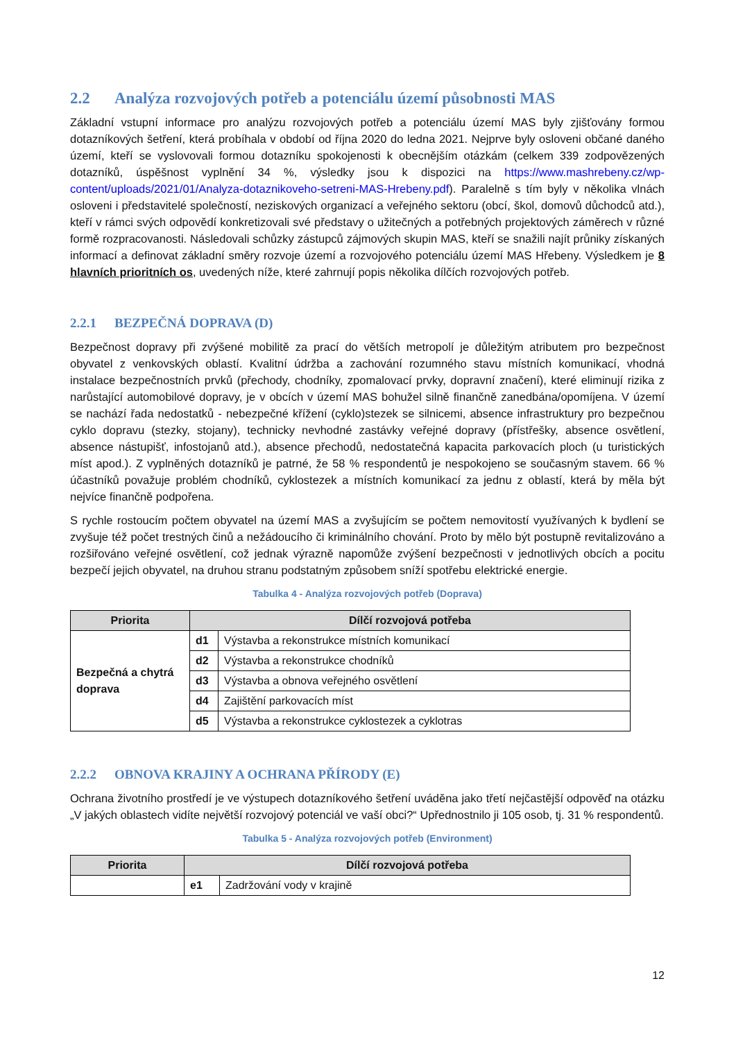2.2 Analýza rozvojových potřeb a potenciálu území působnosti MAS
Základní vstupní informace pro analýzu rozvojových potřeb a potenciálu území MAS byly zjišťovány formou dotazníkových šetření, která probíhala v období od října 2020 do ledna 2021. Nejprve byly osloveni občané daného území, kteří se vyslovovali formou dotazníku spokojenosti k obecnějším otázkám (celkem 339 zodpovězených dotazníků, úspěšnost vyplnění 34 %, výsledky jsou k dispozici na https://www.mashrebeny.cz/wp-content/uploads/2021/01/Analyza-dotaznikoveho-setreni-MAS-Hrebeny.pdf). Paralelně s tím byly v několika vlnách osloveni i představitelé společností, neziskových organizací a veřejného sektoru (obcí, škol, domovů důchodců atd.), kteří v rámci svých odpovědí konkretizovali své představy o užitečných a potřebných projektových záměrech v různé formě rozpracovanosti. Následovali schůzky zástupců zájmových skupin MAS, kteří se snažili najít průniky získaných informací a definovat základní směry rozvoje území a rozvojového potenciálu území MAS Hřebeny. Výsledkem je 8 hlavních prioritních os, uvedených níže, které zahrnují popis několika dílčích rozvojových potřeb.
2.2.1 BEZPEČNÁ DOPRAVA (D)
Bezpečnost dopravy při zvýšené mobilitě za prací do větších metropolí je důležitým atributem pro bezpečnost obyvatel z venkovských oblastí. Kvalitní údržba a zachování rozumného stavu místních komunikací, vhodná instalace bezpečnostních prvků (přechody, chodníky, zpomalovací prvky, dopravní značení), které eliminují rizika z narůstající automobilové dopravy, je v obcích v území MAS bohužel silně finančně zanedbána/opomíjena. V území se nachází řada nedostatků - nebezpečné křížení (cyklo)stezek se silnicemi, absence infrastruktury pro bezpečnou cyklo dopravu (stezky, stojany), technicky nevhodné zastávky veřejné dopravy (přístřešky, absence osvětlení, absence nástupišť, infostojanů atd.), absence přechodů, nedostatečná kapacita parkovacích ploch (u turistických míst apod.). Z vyplněných dotazníků je patrné, že 58 % respondentů je nespokojeno se současným stavem. 66 % účastníků považuje problém chodníků, cyklostezek a místních komunikací za jednu z oblastí, která by měla být nejvíce finančně podpořena.
S rychle rostoucím počtem obyvatel na území MAS a zvyšujícím se počtem nemovitostí využívaných k bydlení se zvyšuje též počet trestných činů a nežádoucího či kriminálního chování. Proto by mělo být postupně revitalizováno a rozšiřováno veřejné osvětlení, což jednak výrazně napomůže zvýšení bezpečnosti v jednotlivých obcích a pocitu bezpečí jejich obyvatel, na druhou stranu podstatným způsobem sníží spotřebu elektrické energie.
Tabulka 4 - Analýza rozvojových potřeb (Doprava)
| Priorita | Dílčí rozvojová potřeba | |
| --- | --- | --- |
| Bezpečná a chytrá doprava | d1 | Výstavba a rekonstrukce místních komunikací |
| | d2 | Výstavba a rekonstrukce chodníků |
| | d3 | Výstavba a obnova veřejného osvětlení |
| | d4 | Zajištění parkovacích míst |
| | d5 | Výstavba a rekonstrukce cyklostezek a cyklotras |
2.2.2 OBNOVA KRAJINY A OCHRANA PŘÍRODY (E)
Ochrana životního prostředí je ve výstupech dotazníkového šetření uváděna jako třetí nejčastější odpověď na otázku „V jakých oblastech vidíte největší rozvojový potenciál ve vaší obci?“ Upřednostnilo ji 105 osob, tj. 31 % respondentů.
Tabulka 5 - Analýza rozvojových potřeb (Environment)
| Priorita | Dílčí rozvojová potřeba | |
| --- | --- | --- |
| | e1 | Zadržování vody v krajině |
12